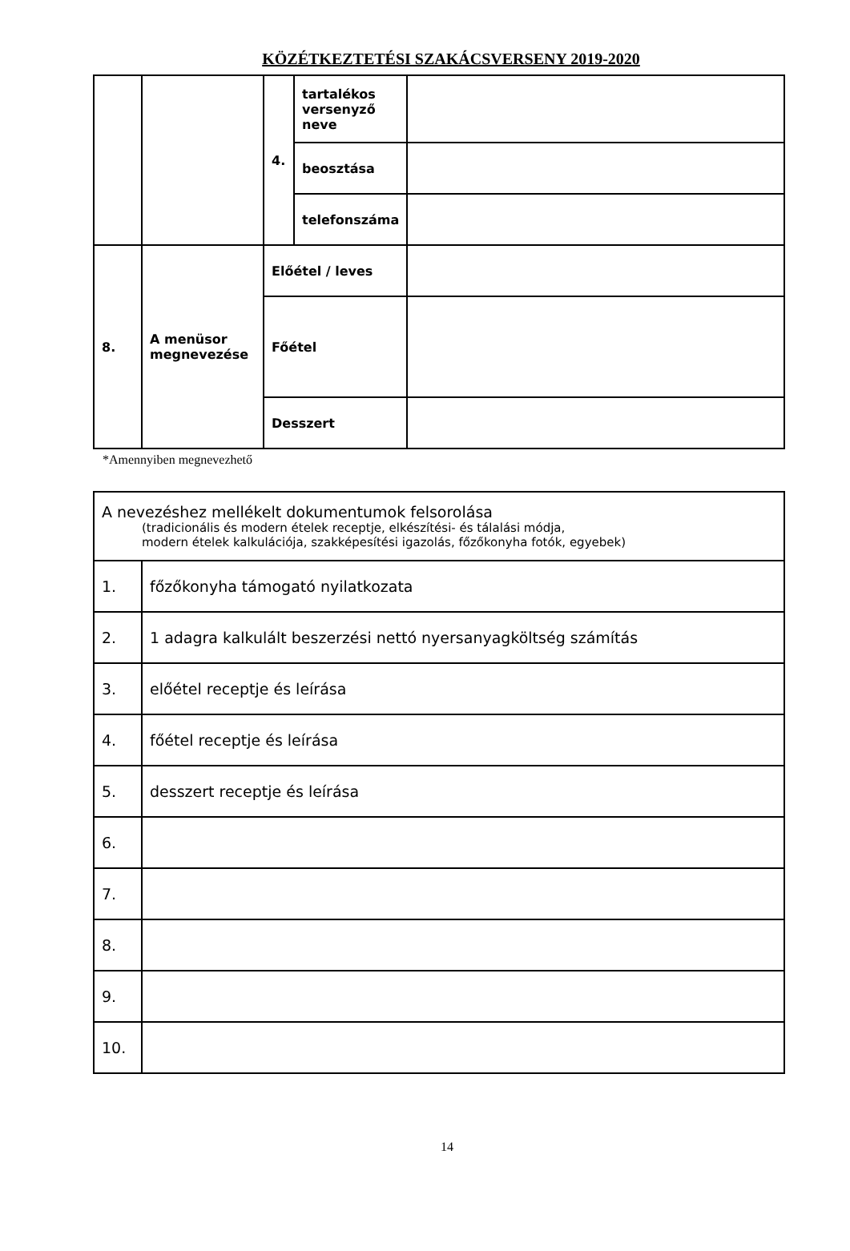KÖZÉTKEZTETÉSI SZAKÁCSVERSENY 2019-2020
| | | 4. | tartalékos versenyző neve | |
| | | | beosztása | |
| | | | telefonszáma | |
| 8. | A menüsor megnevezése | Előétel / leves | | |
| | | Főétel | | |
| | | Desszert | | |
*Amennyiben megnevezhető
| A nevezéshez mellékelt dokumentumok felsorolása (tradicionális és modern ételek receptje, elkészítési- és tálalási módja, modern ételek kalkulációja, szakképesítési igazolás, főzőkonyha fotók, egyebek) | |
| 1. | főzőkonyha támogató nyilatkozata |
| 2. | 1 adagra kalkulált beszerzési nettó nyersanyagköltség számítás |
| 3. | előétel receptje és leírása |
| 4. | főétel receptje és leírása |
| 5. | desszert receptje és leírása |
| 6. | |
| 7. | |
| 8. | |
| 9. | |
| 10. | |
14